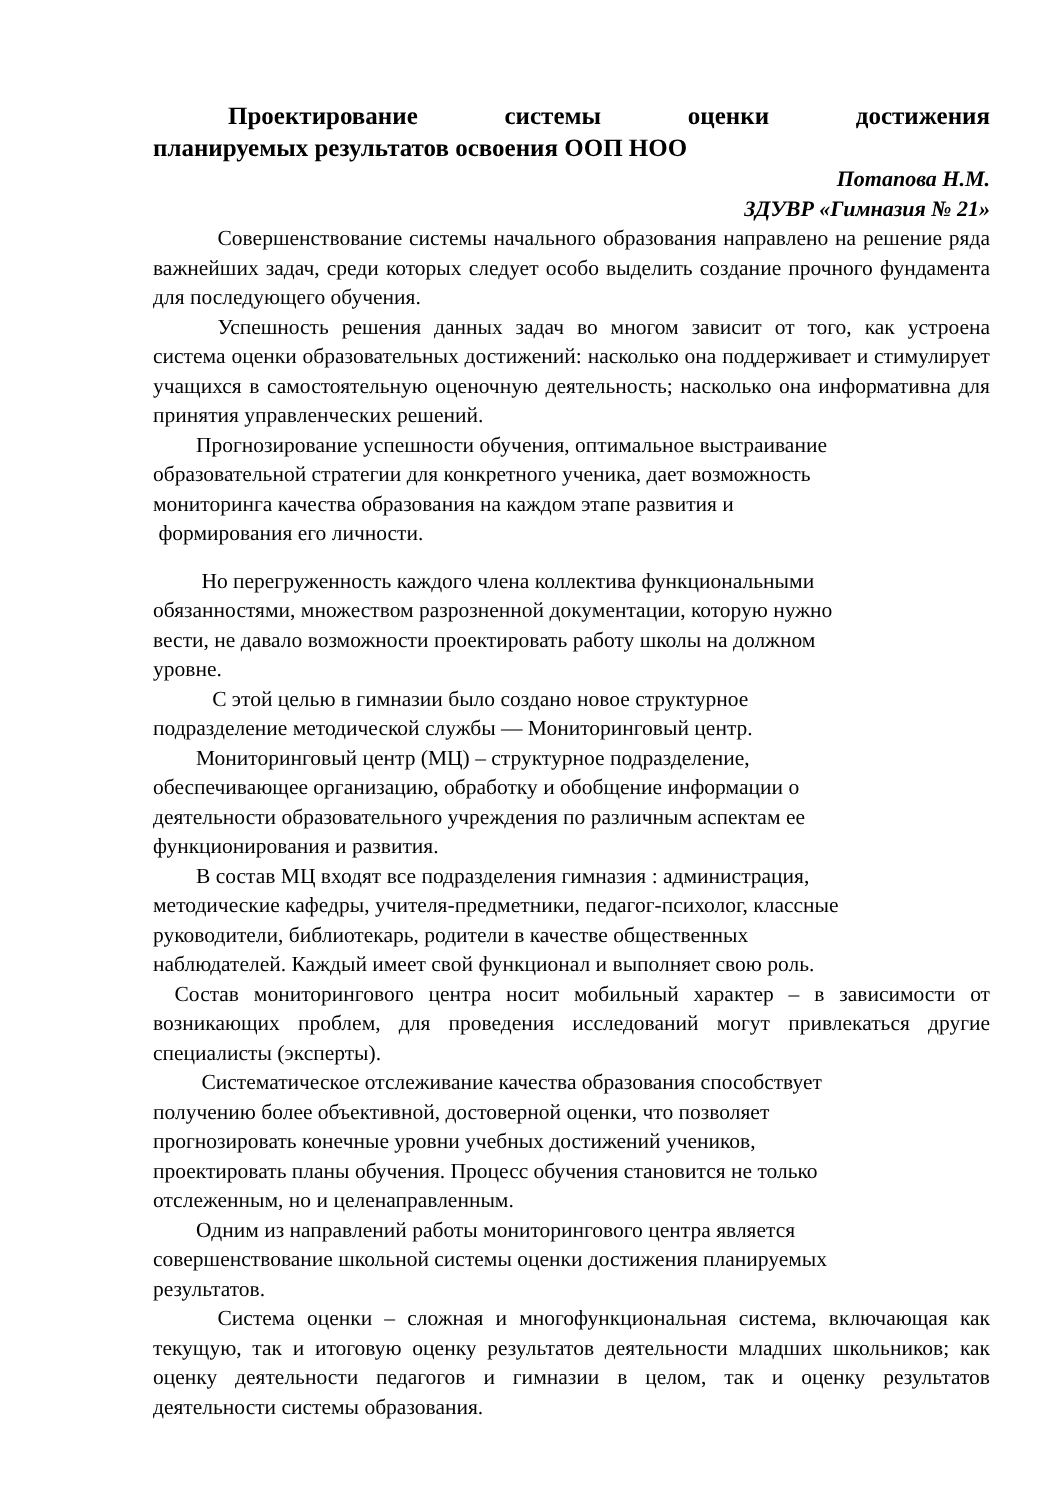Проектирование    системы    оценки    достижения планируемых результатов освоения ООП НОО
Потапова Н.М.
ЗДУВР «Гимназия № 21»
   Совершенствование системы начального образования направлено на решение ряда важнейших задач, среди которых следует особо выделить создание прочного фундамента для последующего обучения.
   Успешность решения данных задач во многом зависит от того, как устроена система оценки образовательных достижений: насколько она поддерживает и стимулирует учащихся в самостоятельную оценочную деятельность; насколько она информативна для принятия управленческих решений.
  Прогнозирование успешности обучения, оптимальное выстраивание
образовательной стратегии для конкретного ученика, дает возможность
мониторинга качества образования на каждом этапе развития и
формирования его личности.
   Но перегруженность каждого члена коллектива функциональными
обязанностями, множеством разрозненной документации, которую нужно
вести, не давало возможности проектировать работу школы на должном
уровне.
    С этой целью в гимназии было создано новое структурное
подразделение методической службы — Мониторинговый центр.
  Мониторинговый центр (МЦ) – структурное подразделение,
обеспечивающее организацию, обработку и обобщение информации о
деятельности образовательного учреждения по различным аспектам ее
функционирования и развития.
  В состав МЦ входят все подразделения гимназия : администрация,
методические кафедры, учителя-предметники, педагог-психолог, классные
руководители, библиотекарь, родители в качестве общественных
наблюдателей. Каждый имеет свой функционал и выполняет свою роль.
 Состав мониторингового центра носит мобильный характер – в зависимости от возникающих проблем, для проведения исследований могут привлекаться другие специалисты (эксперты).
   Систематическое отслеживание качества образования способствует
получению более объективной, достоверной оценки, что позволяет
прогнозировать конечные уровни учебных достижений учеников,
проектировать планы обучения. Процесс обучения становится не только
отслеженным, но и целенаправленным.
  Одним из направлений работы мониторингового центра является
совершенствование школьной системы оценки достижения планируемых
результатов.
   Система оценки – сложная и многофункциональная система, включающая как текущую, так и итоговую оценку результатов деятельности младших школьников; как оценку деятельности педагогов и гимназии в целом, так и оценку результатов деятельности системы образования.